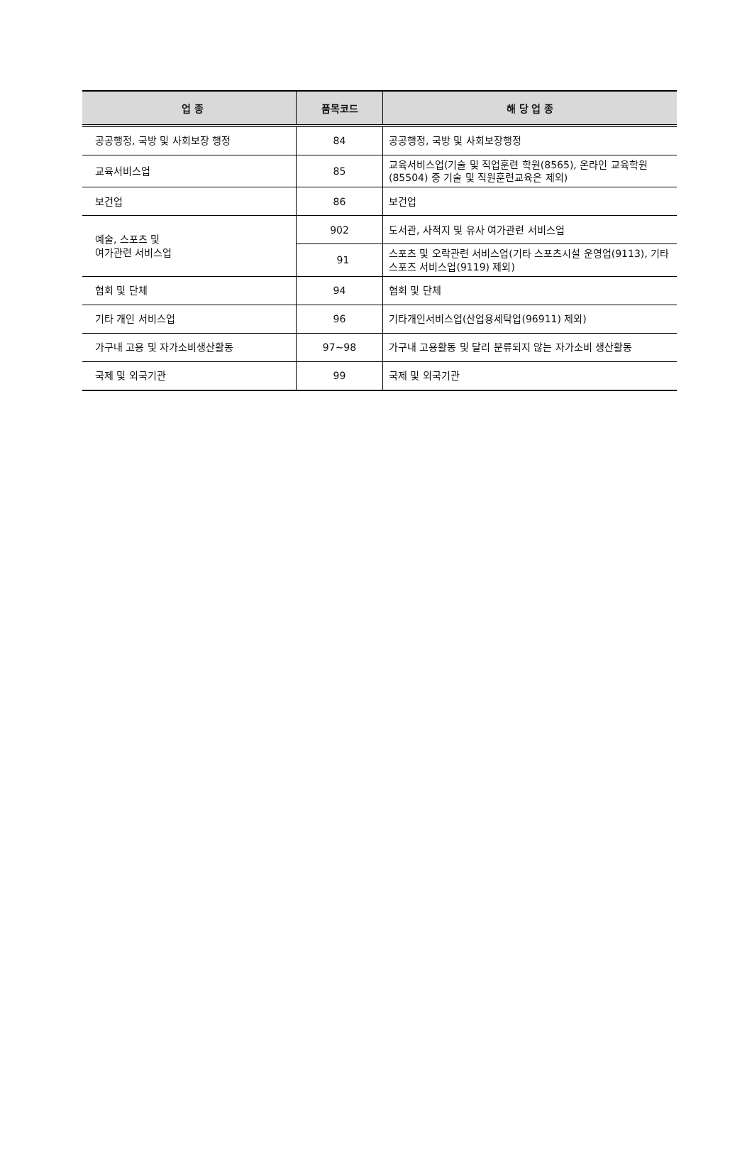| 업 종 | 품목코드 | 해 당 업 종 |
| --- | --- | --- |
| 공공행정, 국방 및 사회보장 행정 | 84 | 공공행정, 국방 및 사회보장행정 |
| 교육서비스업 | 85 | 교육서비스업(기술 및 직업훈련 학원(8565), 온라인 교육학원(85504) 중 기술 및 직원훈련교육은 제외) |
| 보건업 | 86 | 보건업 |
| 예술, 스포츠 및 여가관련 서비스업 | 902 | 도서관, 사적지 및 유사 여가관련 서비스업 |
| | 91 | 스포츠 및 오락관련 서비스업(기타 스포츠시설 운영업(9113), 기타 스포츠 서비스업(9119) 제외) |
| 협회 및 단체 | 94 | 협회 및 단체 |
| 기타 개인 서비스업 | 96 | 기타개인서비스업(산업용세탁업(96911) 제외) |
| 가구내 고용 및 자가소비생산활동 | 97~98 | 가구내 고용활동 및 달리 분류되지 않는 자가소비 생산활동 |
| 국제 및 외국기관 | 99 | 국제 및 외국기관 |